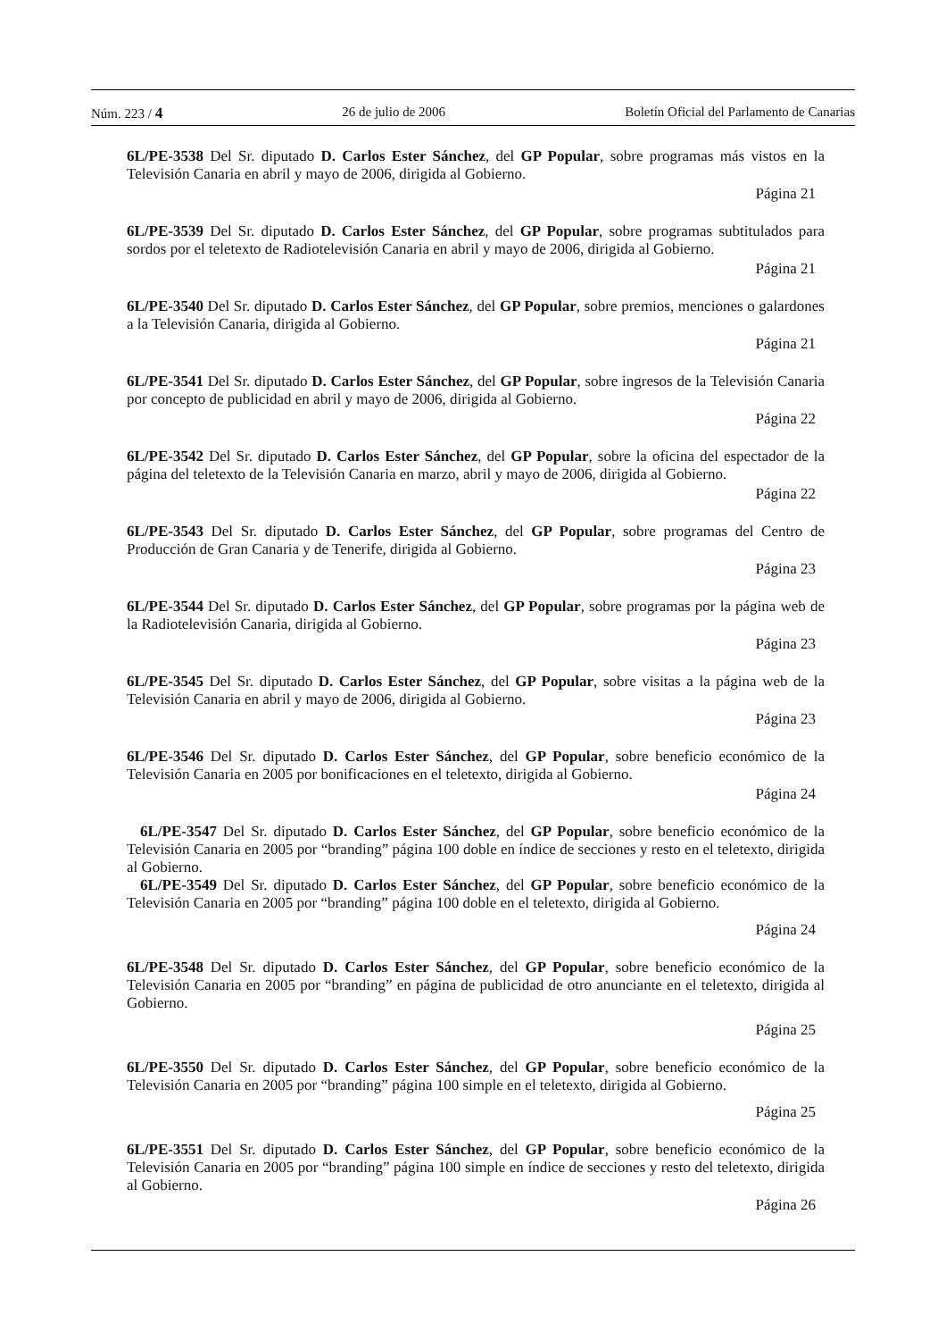Núm. 223 / 4 26 de julio de 2006 Boletín Oficial del Parlamento de Canarias
6L/PE-3538 Del Sr. diputado D. Carlos Ester Sánchez, del GP Popular, sobre programas más vistos en la Televisión Canaria en abril y mayo de 2006, dirigida al Gobierno.
Página 21
6L/PE-3539 Del Sr. diputado D. Carlos Ester Sánchez, del GP Popular, sobre programas subtitulados para sordos por el teletexto de Radiotelevisión Canaria en abril y mayo de 2006, dirigida al Gobierno.
Página 21
6L/PE-3540 Del Sr. diputado D. Carlos Ester Sánchez, del GP Popular, sobre premios, menciones o galardones a la Televisión Canaria, dirigida al Gobierno.
Página 21
6L/PE-3541 Del Sr. diputado D. Carlos Ester Sánchez, del GP Popular, sobre ingresos de la Televisión Canaria por concepto de publicidad en abril y mayo de 2006, dirigida al Gobierno.
Página 22
6L/PE-3542 Del Sr. diputado D. Carlos Ester Sánchez, del GP Popular, sobre la oficina del espectador de la página del teletexto de la Televisión Canaria en marzo, abril y mayo de 2006, dirigida al Gobierno.
Página 22
6L/PE-3543 Del Sr. diputado D. Carlos Ester Sánchez, del GP Popular, sobre programas del Centro de Producción de Gran Canaria y de Tenerife, dirigida al Gobierno.
Página 23
6L/PE-3544 Del Sr. diputado D. Carlos Ester Sánchez, del GP Popular, sobre programas por la página web de la Radiotelevisión Canaria, dirigida al Gobierno.
Página 23
6L/PE-3545 Del Sr. diputado D. Carlos Ester Sánchez, del GP Popular, sobre visitas a la página web de la Televisión Canaria en abril y mayo de 2006, dirigida al Gobierno.
Página 23
6L/PE-3546 Del Sr. diputado D. Carlos Ester Sánchez, del GP Popular, sobre beneficio económico de la Televisión Canaria en 2005 por bonificaciones en el teletexto, dirigida al Gobierno.
Página 24
6L/PE-3547 Del Sr. diputado D. Carlos Ester Sánchez, del GP Popular, sobre beneficio económico de la Televisión Canaria en 2005 por “branding” página 100 doble en índice de secciones y resto en el teletexto, dirigida al Gobierno.
6L/PE-3549 Del Sr. diputado D. Carlos Ester Sánchez, del GP Popular, sobre beneficio económico de la Televisión Canaria en 2005 por “branding” página 100 doble en el teletexto, dirigida al Gobierno.
Página 24
6L/PE-3548 Del Sr. diputado D. Carlos Ester Sánchez, del GP Popular, sobre beneficio económico de la Televisión Canaria en 2005 por “branding” en página de publicidad de otro anunciante en el teletexto, dirigida al Gobierno.
Página 25
6L/PE-3550 Del Sr. diputado D. Carlos Ester Sánchez, del GP Popular, sobre beneficio económico de la Televisión Canaria en 2005 por “branding” página 100 simple en el teletexto, dirigida al Gobierno.
Página 25
6L/PE-3551 Del Sr. diputado D. Carlos Ester Sánchez, del GP Popular, sobre beneficio económico de la Televisión Canaria en 2005 por “branding” página 100 simple en índice de secciones y resto del teletexto, dirigida al Gobierno.
Página 26